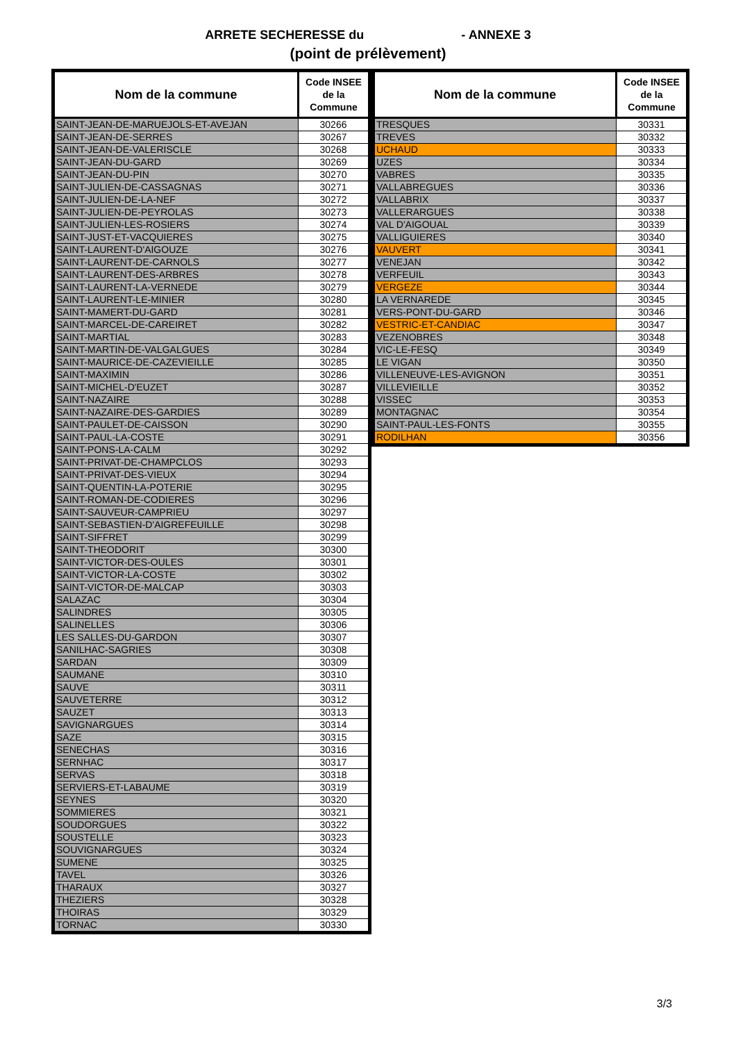ARRETE SECHERESSE du - ANNEXE 3
(point de prélèvement)
| Nom de la commune | Code INSEE de la Commune |
| --- | --- |
| SAINT-JEAN-DE-MARUEJOLS-ET-AVEJAN | 30266 |
| SAINT-JEAN-DE-SERRES | 30267 |
| SAINT-JEAN-DE-VALERISCLE | 30268 |
| SAINT-JEAN-DU-GARD | 30269 |
| SAINT-JEAN-DU-PIN | 30270 |
| SAINT-JULIEN-DE-CASSAGNAS | 30271 |
| SAINT-JULIEN-DE-LA-NEF | 30272 |
| SAINT-JULIEN-DE-PEYROLAS | 30273 |
| SAINT-JULIEN-LES-ROSIERS | 30274 |
| SAINT-JUST-ET-VACQUIERES | 30275 |
| SAINT-LAURENT-D'AIGOUZE | 30276 |
| SAINT-LAURENT-DE-CARNOLS | 30277 |
| SAINT-LAURENT-DES-ARBRES | 30278 |
| SAINT-LAURENT-LA-VERNEDE | 30279 |
| SAINT-LAURENT-LE-MINIER | 30280 |
| SAINT-MAMERT-DU-GARD | 30281 |
| SAINT-MARCEL-DE-CAREIRET | 30282 |
| SAINT-MARTIAL | 30283 |
| SAINT-MARTIN-DE-VALGALGUES | 30284 |
| SAINT-MAURICE-DE-CAZEVIEILLE | 30285 |
| SAINT-MAXIMIN | 30286 |
| SAINT-MICHEL-D'EUZET | 30287 |
| SAINT-NAZAIRE | 30288 |
| SAINT-NAZAIRE-DES-GARDIES | 30289 |
| SAINT-PAULET-DE-CAISSON | 30290 |
| SAINT-PAUL-LA-COSTE | 30291 |
| SAINT-PONS-LA-CALM | 30292 |
| SAINT-PRIVAT-DE-CHAMPCLOS | 30293 |
| SAINT-PRIVAT-DES-VIEUX | 30294 |
| SAINT-QUENTIN-LA-POTERIE | 30295 |
| SAINT-ROMAN-DE-CODIERES | 30296 |
| SAINT-SAUVEUR-CAMPRIEU | 30297 |
| SAINT-SEBASTIEN-D'AIGREFEUILLE | 30298 |
| SAINT-SIFFRET | 30299 |
| SAINT-THEODORIT | 30300 |
| SAINT-VICTOR-DES-OULES | 30301 |
| SAINT-VICTOR-LA-COSTE | 30302 |
| SAINT-VICTOR-DE-MALCAP | 30303 |
| SALAZAC | 30304 |
| SALINDRES | 30305 |
| SALINELLES | 30306 |
| LES SALLES-DU-GARDON | 30307 |
| SANILHAC-SAGRIES | 30308 |
| SARDAN | 30309 |
| SAUMANE | 30310 |
| SAUVE | 30311 |
| SAUVETERRE | 30312 |
| SAUZET | 30313 |
| SAVIGNARGUES | 30314 |
| SAZE | 30315 |
| SENECHAS | 30316 |
| SERNHAC | 30317 |
| SERVAS | 30318 |
| SERVIERS-ET-LABAUME | 30319 |
| SEYNES | 30320 |
| SOMMIERES | 30321 |
| SOUDORGUES | 30322 |
| SOUSTELLE | 30323 |
| SOUVIGNARGUES | 30324 |
| SUMENE | 30325 |
| TAVEL | 30326 |
| THARAUX | 30327 |
| THEZIERS | 30328 |
| THOIRAS | 30329 |
| TORNAC | 30330 |
| Nom de la commune | Code INSEE de la Commune |
| --- | --- |
| TRESQUES | 30331 |
| TREVES | 30332 |
| UCHAUD | 30333 |
| UZES | 30334 |
| VABRES | 30335 |
| VALLABREGUES | 30336 |
| VALLABRIX | 30337 |
| VALLERARGUES | 30338 |
| VAL D'AIGOUAL | 30339 |
| VALLIGUIERES | 30340 |
| VAUVERT | 30341 |
| VENEJAN | 30342 |
| VERFEUIL | 30343 |
| VERGEZE | 30344 |
| LA VERNAREDE | 30345 |
| VERS-PONT-DU-GARD | 30346 |
| VESTRIC-ET-CANDIAC | 30347 |
| VEZENOBRES | 30348 |
| VIC-LE-FESQ | 30349 |
| LE VIGAN | 30350 |
| VILLENEUVE-LES-AVIGNON | 30351 |
| VILLEVIEILLE | 30352 |
| VISSEC | 30353 |
| MONTAGNAC | 30354 |
| SAINT-PAUL-LES-FONTS | 30355 |
| RODILHAN | 30356 |
3/3